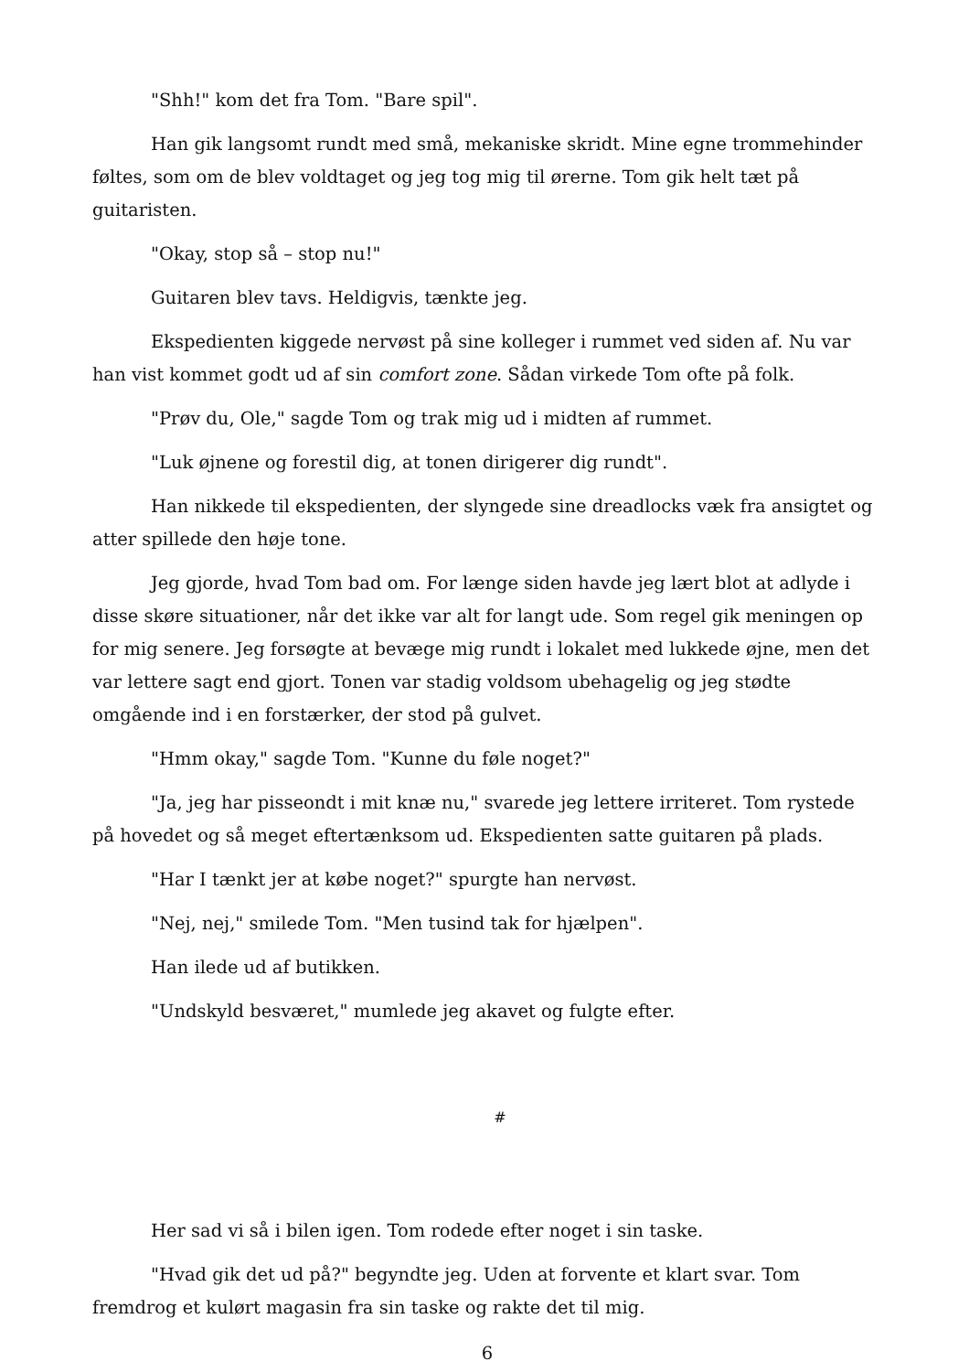"Shh!" kom det fra Tom. "Bare spil".
Han gik langsomt rundt med små, mekaniske skridt. Mine egne trommehinder føltes, som om de blev voldtaget og jeg tog mig til ørerne. Tom gik helt tæt på guitaristen.
"Okay, stop så – stop nu!"
Guitaren blev tavs. Heldigvis, tænkte jeg.
Ekspedienten kiggede nervøst på sine kolleger i rummet ved siden af. Nu var han vist kommet godt ud af sin comfort zone. Sådan virkede Tom ofte på folk.
"Prøv du, Ole," sagde Tom og trak mig ud i midten af rummet.
"Luk øjnene og forestil dig, at tonen dirigerer dig rundt".
Han nikkede til ekspedienten, der slyngede sine dreadlocks væk fra ansigtet og atter spillede den høje tone.
Jeg gjorde, hvad Tom bad om. For længe siden havde jeg lært blot at adlyde i disse skøre situationer, når det ikke var alt for langt ude. Som regel gik meningen op for mig senere. Jeg forsøgte at bevæge mig rundt i lokalet med lukkede øjne, men det var lettere sagt end gjort. Tonen var stadig voldsom ubehagelig og jeg stødte omgående ind i en forstærker, der stod på gulvet.
"Hmm okay," sagde Tom. "Kunne du føle noget?"
"Ja, jeg har pisseondt i mit knæ nu," svarede jeg lettere irriteret. Tom rystede på hovedet og så meget eftertænksom ud. Ekspedienten satte guitaren på plads.
"Har I tænkt jer at købe noget?" spurgte han nervøst.
"Nej, nej," smilede Tom. "Men tusind tak for hjælpen".
Han ilede ud af butikken.
"Undskyld besværet," mumlede jeg akavet og fulgte efter.
#
Her sad vi så i bilen igen. Tom rodede efter noget i sin taske.
"Hvad gik det ud på?" begyndte jeg. Uden at forvente et klart svar. Tom fremdrog et kulørt magasin fra sin taske og rakte det til mig.
6